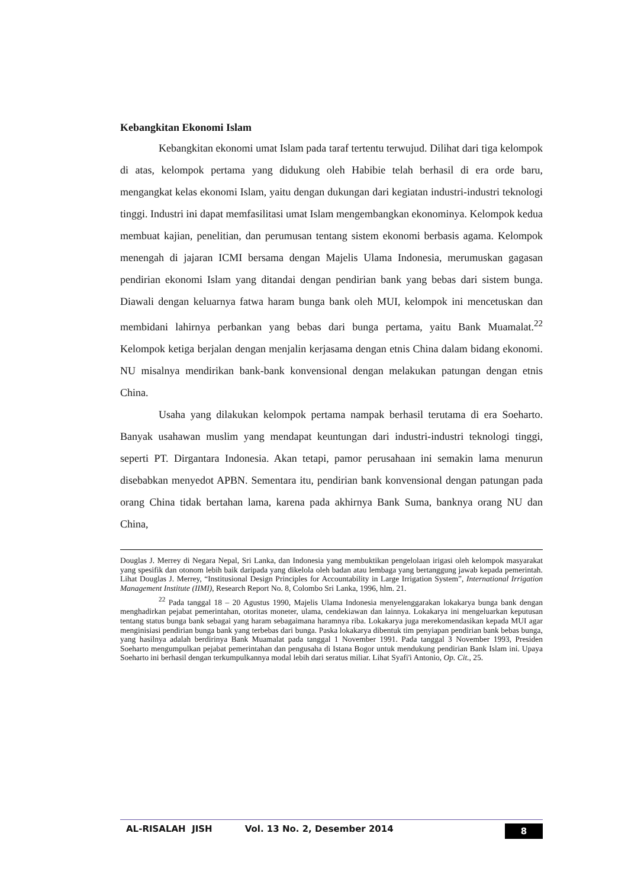Kebangkitan Ekonomi Islam
Kebangkitan ekonomi umat Islam pada taraf tertentu terwujud. Dilihat dari tiga kelompok di atas, kelompok pertama yang didukung oleh Habibie telah berhasil di era orde baru, mengangkat kelas ekonomi Islam, yaitu dengan dukungan dari kegiatan industri-industri teknologi tinggi. Industri ini dapat memfasilitasi umat Islam mengembangkan ekonominya. Kelompok kedua membuat kajian, penelitian, dan perumusan tentang sistem ekonomi berbasis agama. Kelompok menengah di jajaran ICMI bersama dengan Majelis Ulama Indonesia, merumuskan gagasan pendirian ekonomi Islam yang ditandai dengan pendirian bank yang bebas dari sistem bunga. Diawali dengan keluarnya fatwa haram bunga bank oleh MUI, kelompok ini mencetuskan dan membidani lahirnya perbankan yang bebas dari bunga pertama, yaitu Bank Muamalat.<sup>22</sup> Kelompok ketiga berjalan dengan menjalin kerjasama dengan etnis China dalam bidang ekonomi. NU misalnya mendirikan bank-bank konvensional dengan melakukan patungan dengan etnis China.
Usaha yang dilakukan kelompok pertama nampak berhasil terutama di era Soeharto. Banyak usahawan muslim yang mendapat keuntungan dari industri-industri teknologi tinggi, seperti PT. Dirgantara Indonesia. Akan tetapi, pamor perusahaan ini semakin lama menurun disebabkan menyedot APBN. Sementara itu, pendirian bank konvensional dengan patungan pada orang China tidak bertahan lama, karena pada akhirnya Bank Suma, banknya orang NU dan China,
Douglas J. Merrey di Negara Nepal, Sri Lanka, dan Indonesia yang membuktikan pengelolaan irigasi oleh kelompok masyarakat yang spesifik dan otonom lebih baik daripada yang dikelola oleh badan atau lembaga yang bertanggung jawab kepada pemerintah. Lihat Douglas J. Merrey, “Institusional Design Principles for Accountability in Large Irrigation System”, International Irrigation Management Institute (IIMI), Research Report No. 8, Colombo Sri Lanka, 1996, hlm. 21.
<sup>22</sup> Pada tanggal 18 – 20 Agustus 1990, Majelis Ulama Indonesia menyelenggarakan lokakarya bunga bank dengan menghadirkan pejabat pemerintahan, otoritas moneter, ulama, cendekiawan dan lainnya. Lokakarya ini mengeluarkan keputusan tentang status bunga bank sebagai yang haram sebagaimana haramnya riba. Lokakarya juga merekomendasikan kepada MUI agar menginisiasi pendirian bunga bank yang terbebas dari bunga. Paska lokakarya dibentuk tim penyiapan pendirian bank bebas bunga, yang hasilnya adalah berdirinya Bank Muamalat pada tanggal 1 November 1991. Pada tanggal 3 November 1993, Presiden Soeharto mengumpulkan pejabat pemerintahan dan pengusaha di Istana Bogor untuk mendukung pendirian Bank Islam ini. Upaya Soeharto ini berhasil dengan terkumpulkannya modal lebih dari seratus miliar. Lihat Syafi'i Antonio, Op. Cit., 25.
AL-RISALAH JISH Vol. 13 No. 2, Desember 2014 8